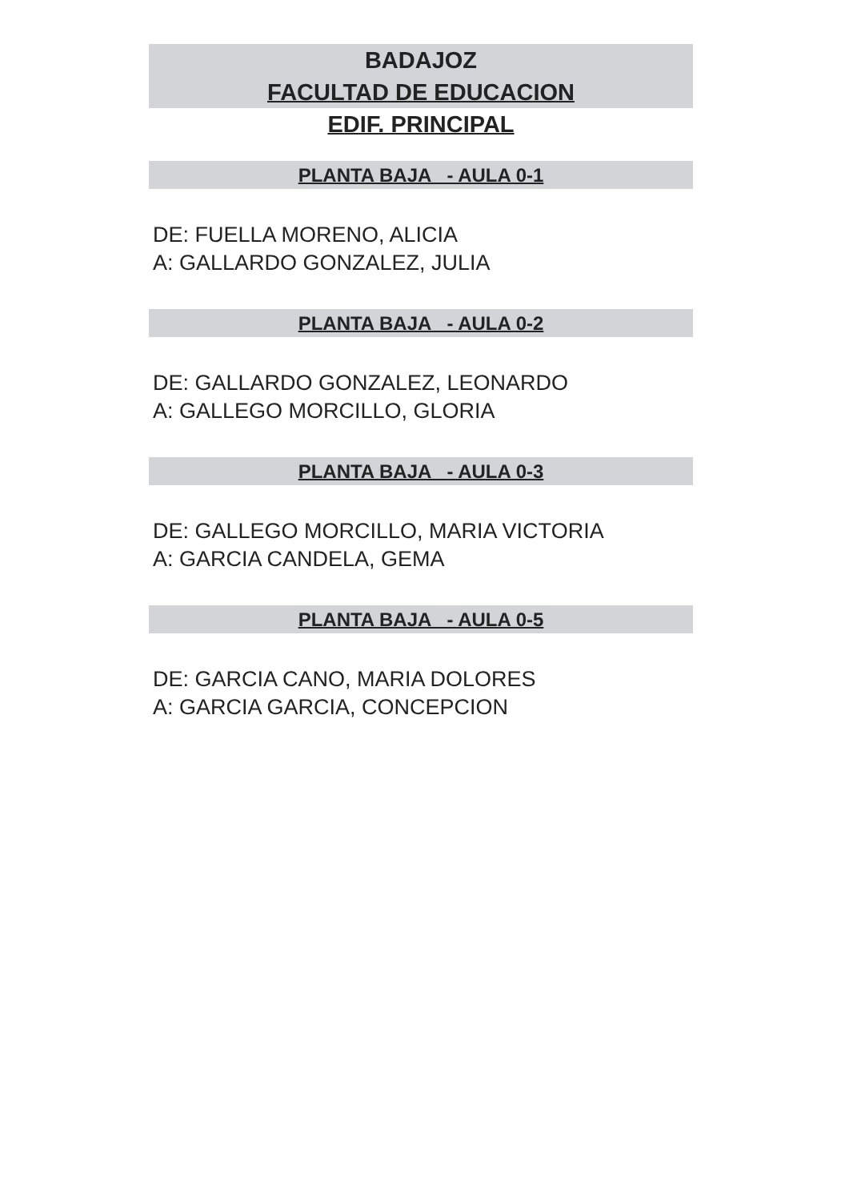BADAJOZ
FACULTAD DE EDUCACION
EDIF. PRINCIPAL
PLANTA BAJA - AULA 0-1
DE: FUELLA MORENO, ALICIA
A: GALLARDO GONZALEZ, JULIA
PLANTA BAJA - AULA 0-2
DE: GALLARDO GONZALEZ, LEONARDO
A: GALLEGO MORCILLO, GLORIA
PLANTA BAJA - AULA 0-3
DE: GALLEGO MORCILLO, MARIA VICTORIA
A: GARCIA CANDELA, GEMA
PLANTA BAJA - AULA 0-5
DE: GARCIA CANO, MARIA DOLORES
A: GARCIA GARCIA, CONCEPCION